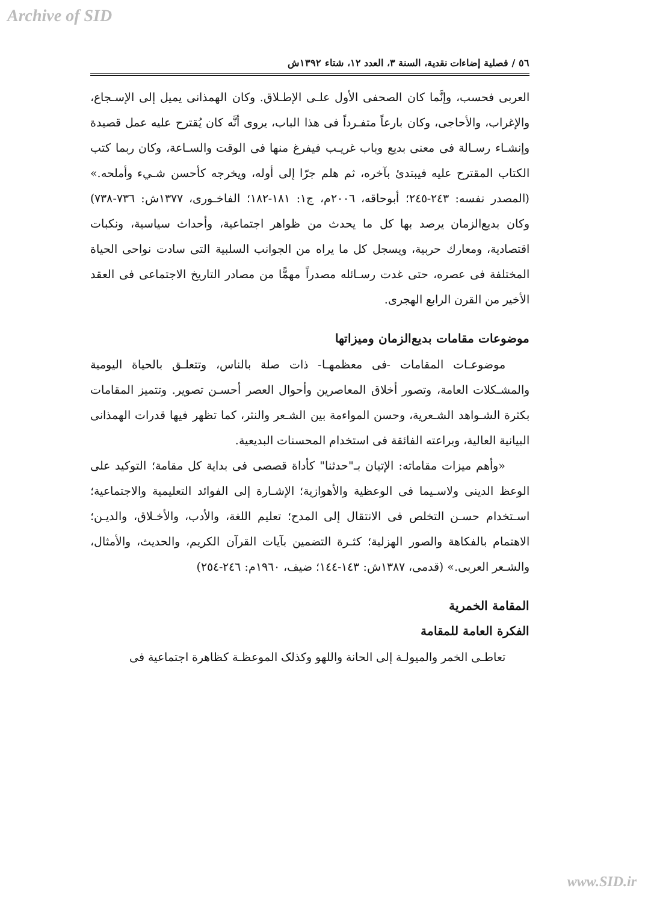Archive of SID
٥٦ / فصلية إضاءات نقدية، السنة ٣، العدد ١٢، شتاء ١٣٩٢ش
العربى فحسب، وإنَّما كان الصحفى الأول علـى الإطـلاق. وكان الهمذانى يميل إلى الإسـجاع، والإغراب، والأحاجى، وكان بارعاً متفـرداً فى هذا الباب، يروى أنَّه كان يُقترح عليه عمل قصيدة وإنشـاء رسـالة فى معنى بديع وباب غريـب فيفرغ منها فى الوقت والسـاعة، وكان ربما كتب الكتاب المقترح عليه فيبتدئ بآخره، ثم هلم جرّا إلى أوله، ويخرجه كأحسن شـيء وأملحه.» (المصدر نفسه: ٢٤٣-٢٤٥؛ أبوحاقه، ٢٠٠٦م، ج١: ١٨١-١٨٢؛ الفاخـورى، ١٣٧٧ش: ٧٣٦-٧٣٨) وكان بديع‌الزمان يرصد بها كل ما يحدث من ظواهر اجتماعية، وأحداث سياسية، ونكبات اقتصادية، ومعارك حربية، ويسجل كل ما يراه من الجوانب السلبية التى سادت نواحى الحياة المختلفة فى عصره، حتى غدت رسـائله مصدراً مهمًّا من مصادر التاريخ الاجتماعى فى العقد الأخير من القرن الرابع الهجرى.
موضوعات مقامات بديع‌الزمان وميزاتها
موضوعـات المقامات -فى معظمهـا- ذات صلة بالناس، وتتعلـق بالحياة اليومية والمشـكلات العامة، وتصور أخلاق المعاصرين وأحوال العصر أحسـن تصوير. وتتميز المقامات بكثرة الشـواهد الشـعرية، وحسن المواءمة بين الشـعر والنثر، كما تظهر فيها قدرات الهمذانى البيانية العالية، وبراعته الفائقة فى استخدام المحسنات البديعية.
«وأهم ميزات مقاماته: الإتيان بـ"حدثنا" كأداة قصصى فى بداية كل مقامة؛ التوكيد على الوعظ الدينى ولاسـيما فى الوعظية والأهوازية؛ الإشـارة إلى الفوائد التعليمية والاجتماعية؛ اسـتخدام حسـن التخلص فى الانتقال إلى المدح؛ تعليم اللغة، والأدب، والأخـلاق، والديـن؛ الاهتمام بالفكاهة والصور الهزلية؛ كثـرة التضمين بآيات القرآن الكريم، والحديث، والأمثال، والشـعر العربى.» (قدمى، ١٣٨٧ش: ١٤٣-١٤٤؛ ضيف، ١٩٦٠م: ٢٤٦-٢٥٤)
المقامة الخمرية
الفكرة العامة للمقامة
تعاطـى الخمر والميولـة إلى الحانة واللهو وكذلک الموعظـة كظاهرة اجتماعية فى
www.SID.ir